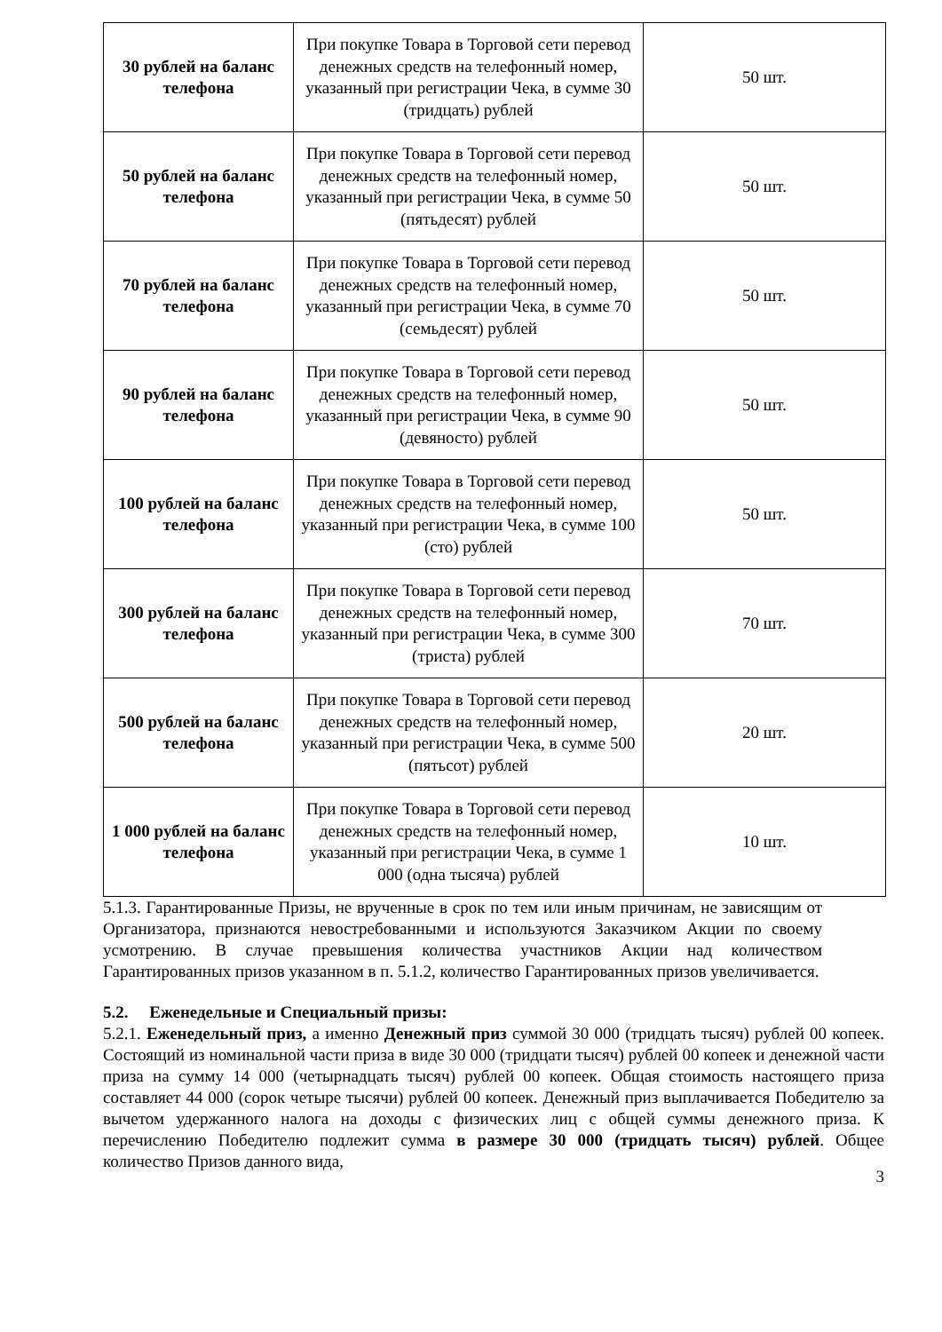| 30 рублей на баланс телефона | При покупке Товара в Торговой сети перевод денежных средств на телефонный номер, указанный при регистрации Чека, в сумме 30 (тридцать) рублей | 50 шт. |
| 50 рублей на баланс телефона | При покупке Товара в Торговой сети перевод денежных средств на телефонный номер, указанный при регистрации Чека, в сумме 50 (пятьдесят) рублей | 50 шт. |
| 70 рублей на баланс телефона | При покупке Товара в Торговой сети перевод денежных средств на телефонный номер, указанный при регистрации Чека, в сумме 70 (семьдесят) рублей | 50 шт. |
| 90 рублей на баланс телефона | При покупке Товара в Торговой сети перевод денежных средств на телефонный номер, указанный при регистрации Чека, в сумме 90 (девяносто) рублей | 50 шт. |
| 100 рублей на баланс телефона | При покупке Товара в Торговой сети перевод денежных средств на телефонный номер, указанный при регистрации Чека, в сумме 100 (сто) рублей | 50 шт. |
| 300 рублей на баланс телефона | При покупке Товара в Торговой сети перевод денежных средств на телефонный номер, указанный при регистрации Чека, в сумме 300 (триста) рублей | 70 шт. |
| 500 рублей на баланс телефона | При покупке Товара в Торговой сети перевод денежных средств на телефонный номер, указанный при регистрации Чека, в сумме 500 (пятьсот) рублей | 20 шт. |
| 1 000 рублей на баланс телефона | При покупке Товара в Торговой сети перевод денежных средств на телефонный номер, указанный при регистрации Чека, в сумме 1 000 (одна тысяча) рублей | 10 шт. |
5.1.3. Гарантированные Призы, не врученные в срок по тем или иным причинам, не зависящим от Организатора, признаются невостребованными и используются Заказчиком Акции по своему усмотрению. В случае превышения количества участников Акции над количеством Гарантированных призов указанном в п. 5.1.2, количество Гарантированных призов увеличивается.
5.2. Еженедельные и Специальный призы:
5.2.1. Еженедельный приз, а именно Денежный приз суммой 30 000 (тридцать тысяч) рублей 00 копеек. Состоящий из номинальной части приза в виде 30 000 (тридцати тысяч) рублей 00 копеек и денежной части приза на сумму 14 000 (четырнадцать тысяч) рублей 00 копеек. Общая стоимость настоящего приза составляет 44 000 (сорок четыре тысячи) рублей 00 копеек. Денежный приз выплачивается Победителю за вычетом удержанного налога на доходы с физических лиц с общей суммы денежного приза. К перечислению Победителю подлежит сумма в размере 30 000 (тридцать тысяч) рублей. Общее количество Призов данного вида,
3